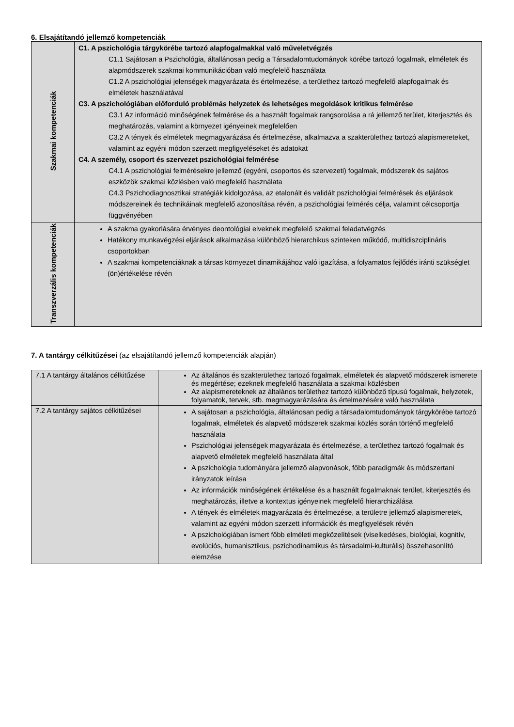6. Elsajátítandó jellemző kompetenciák
| Szakmai kompetenciák | C1. A pszichológia tárgykörébe tartozó alapfogalmakkal való műveletvégzés C1.1 Sajátosan a Pszichológia, általlánosan pedig a Társadalomtudományok körébe tartozó fogalmak, elméletek és alapmódszerek szakmai kommunikációban való megfelelő használata C1.2 A pszichológiai jelenségek magyarázata és értelmezése, a területhez tartozó megfelelő alapfogalmak és elméletek használatával C3. A pszichológiában előforduló problémás helyzetek és lehetséges megoldások kritikus felmérése C3.1 Az információ minőségének felmérése és a használt fogalmak rangsorolása a rá jellemző terület, kiterjesztés és meghatározás, valamint a környezet igényeinek megfelelően C3.2 A tények és elméletek megmagyarázása és értelmezése, alkalmazva a szakterülethez tartozó alapismereteket, valamint az egyéni módon szerzett megfigyeléseket és adatokat C4. A személy, csoport és szervezet pszichológiai felmérése C4.1 A pszichológiai felmérésekre jellemző (egyéni, csoportos és szervezeti) fogalmak, módszerek és sajátos eszközök szakmai közlésben való megfelelő használata C4.3 Pszichodiagnosztikai stratégiák kidolgozása, az etalonált és validált pszichológiai felmérések és eljárások módszereinek és technikáinak megfelelő azonosítása révén, a pszichológiai felmérés célja, valamint célcsoportja függvényében |
| Transzverzális kompetenciák | A szakma gyakorlására érvényes deontológiai elveknek megfelelő szakmai feladatvégzés Hatékony munkavégzési eljárások alkalmazása különböző hierarchikus szinteken működő, multidiszciplináris csoportokban A szakmai kompetenciáknak a társas környezet dinamikájához való igazítása, a folyamatos fejlődés iránti szükséglet (ön)értékelése révén |
7. A tantárgy célkitűzései (az elsajátítandó jellemző kompetenciák alapján)
| 7.1 A tantárgy általános célkitűzése | Az általános és szakterülethez tartozó fogalmak, elméletek és alapvető módszerek ismerete és megértése; ezeknek megfelelő használata a szakmai közlésben Az alapismereteknek az általános területhez tartozó különböző típusú fogalmak, helyzetek, folyamatok, tervek, stb. megmagyarázására és értelmezésére való használata |
| 7.2 A tantárgy sajátos célkitűzései | A sajátosan a pszichológia, általánosan pedig a társadalomtudományok tárgykörébe tartozó fogalmak, elméletek és alapvető módszerek szakmai közlés során történő megfelelő használata Pszichológiai jelenségek magyarázata és értelmezése, a területhez tartozó fogalmak és alapvető elméletek megfelelő használata által A pszichológia tudományára jellemző alapvonások, főbb paradigmák és módszertani irányzatok leírása Az információk minőségének értékelése és a használt fogalmaknak terület, kiterjesztés és meghatározás, illetve a kontextus igényeinek megfelelő hierarchizálása A tények és elméletek magyarázata és értelmezése, a területre jellemző alapismeretek, valamint az egyéni módon szerzett információk és megfigyelések révén A pszichológiában ismert főbb elméleti megközelítések (viselkedéses, biológiai, kognitív, evolúciós, humanisztikus, pszichodinamikus és társadalmi-kulturális) összehasonlító elemzése |